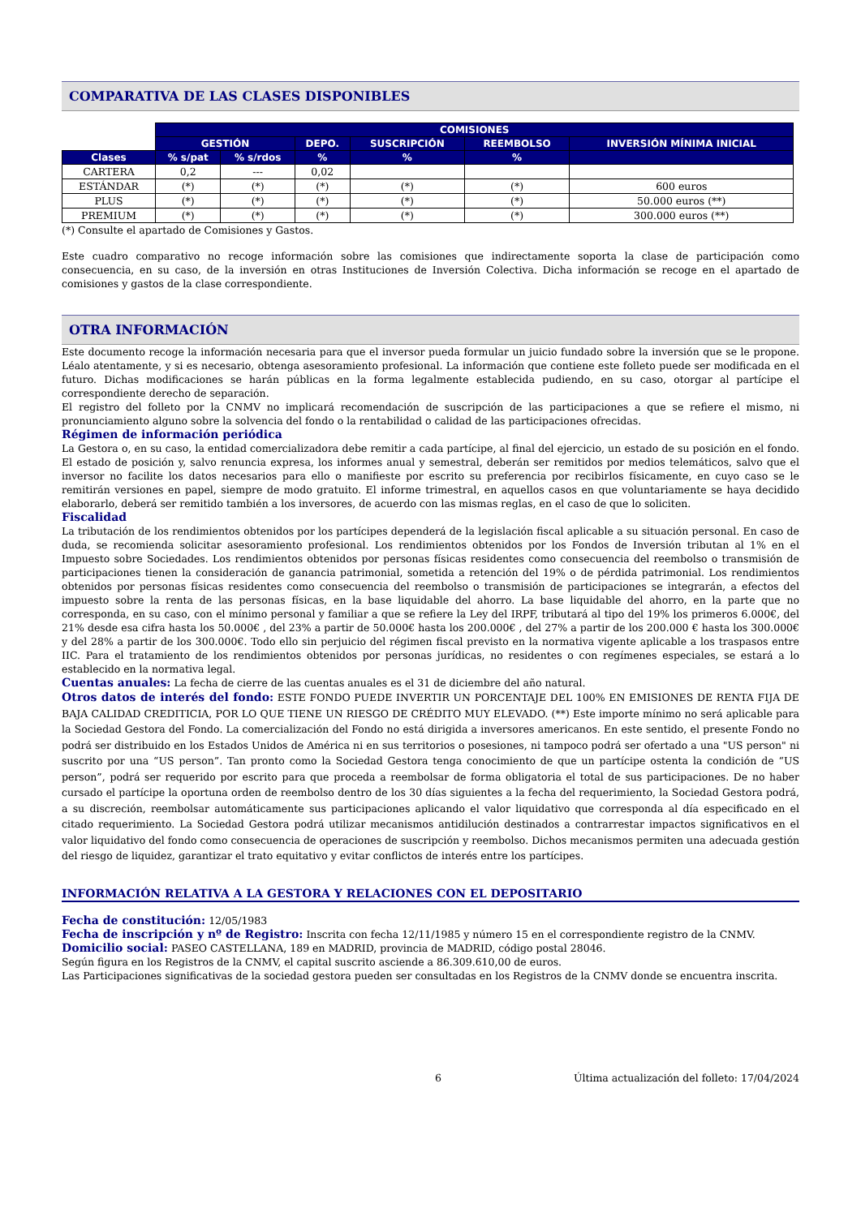COMPARATIVA DE LAS CLASES DISPONIBLES
| | COMISIONES | | | | | | |
| | GESTIÓN | | DEPO. | SUSCRIPCIÓN | REEMBOLSO | INVERSIÓN MÍNIMA INICIAL | |
| Clases | % s/pat | % s/rdos | % | % | % | | |
| CARTERA | 0,2 | --- | 0,02 | | | | |
| ESTÁNDAR | (*) | (*) | (*) | (*) | (*) | 600 euros | |
| PLUS | (*) | (*) | (*) | (*) | (*) | 50.000 euros (**) | |
| PREMIUM | (*) | (*) | (*) | (*) | (*) | 300.000 euros (**) | |
(*) Consulte el apartado de Comisiones y Gastos.
Este cuadro comparativo no recoge información sobre las comisiones que indirectamente soporta la clase de participación como consecuencia, en su caso, de la inversión en otras Instituciones de Inversión Colectiva. Dicha información se recoge en el apartado de comisiones y gastos de la clase correspondiente.
OTRA INFORMACIÓN
Este documento recoge la información necesaria para que el inversor pueda formular un juicio fundado sobre la inversión que se le propone. Léalo atentamente, y si es necesario, obtenga asesoramiento profesional. La información que contiene este folleto puede ser modificada en el futuro. Dichas modificaciones se harán públicas en la forma legalmente establecida pudiendo, en su caso, otorgar al partícipe el correspondiente derecho de separación.
El registro del folleto por la CNMV no implicará recomendación de suscripción de las participaciones a que se refiere el mismo, ni pronunciamiento alguno sobre la solvencia del fondo o la rentabilidad o calidad de las participaciones ofrecidas.
Régimen de información periódica
La Gestora o, en su caso, la entidad comercializadora debe remitir a cada partícipe, al final del ejercicio, un estado de su posición en el fondo. El estado de posición y, salvo renuncia expresa, los informes anual y semestral, deberán ser remitidos por medios telemáticos, salvo que el inversor no facilite los datos necesarios para ello o manifieste por escrito su preferencia por recibirlos físicamente, en cuyo caso se le remitirán versiones en papel, siempre de modo gratuito. El informe trimestral, en aquellos casos en que voluntariamente se haya decidido elaborarlo, deberá ser remitido también a los inversores, de acuerdo con las mismas reglas, en el caso de que lo soliciten.
Fiscalidad
La tributación de los rendimientos obtenidos por los partícipes dependerá de la legislación fiscal aplicable a su situación personal. En caso de duda, se recomienda solicitar asesoramiento profesional. Los rendimientos obtenidos por los Fondos de Inversión tributan al 1% en el Impuesto sobre Sociedades. Los rendimientos obtenidos por personas físicas residentes como consecuencia del reembolso o transmisión de participaciones tienen la consideración de ganancia patrimonial, sometida a retención del 19% o de pérdida patrimonial. Los rendimientos obtenidos por personas físicas residentes como consecuencia del reembolso o transmisión de participaciones se integrarán, a efectos del impuesto sobre la renta de las personas físicas, en la base liquidable del ahorro. La base liquidable del ahorro, en la parte que no corresponda, en su caso, con el mínimo personal y familiar a que se refiere la Ley del IRPF, tributará al tipo del 19% los primeros 6.000€, del 21% desde esa cifra hasta los 50.000€ , del 23% a partir de 50.000€ hasta los 200.000€ , del 27% a partir de los 200.000 € hasta los 300.000€ y del 28% a partir de los 300.000€. Todo ello sin perjuicio del régimen fiscal previsto en la normativa vigente aplicable a los traspasos entre IIC. Para el tratamiento de los rendimientos obtenidos por personas jurídicas, no residentes o con regímenes especiales, se estará a lo establecido en la normativa legal.
Cuentas anuales: La fecha de cierre de las cuentas anuales es el 31 de diciembre del año natural.
Otros datos de interés del fondo: ESTE FONDO PUEDE INVERTIR UN PORCENTAJE DEL 100% EN EMISIONES DE RENTA FIJA DE BAJA CALIDAD CREDITICIA, POR LO QUE TIENE UN RIESGO DE CRÉDITO MUY ELEVADO. (**) Este importe mínimo no será aplicable para la Sociedad Gestora del Fondo. La comercialización del Fondo no está dirigida a inversores americanos. En este sentido, el presente Fondo no podrá ser distribuido en los Estados Unidos de América ni en sus territorios o posesiones, ni tampoco podrá ser ofertado a una "US person" ni suscrito por una “US person”. Tan pronto como la Sociedad Gestora tenga conocimiento de que un partícipe ostenta la condición de “US person”, podrá ser requerido por escrito para que proceda a reembolsar de forma obligatoria el total de sus participaciones. De no haber cursado el partícipe la oportuna orden de reembolso dentro de los 30 días siguientes a la fecha del requerimiento, la Sociedad Gestora podrá, a su discreción, reembolsar automáticamente sus participaciones aplicando el valor liquidativo que corresponda al día especificado en el citado requerimiento. La Sociedad Gestora podrá utilizar mecanismos antidilución destinados a contrarrestar impactos significativos en el valor liquidativo del fondo como consecuencia de operaciones de suscripción y reembolso. Dichos mecanismos permiten una adecuada gestión del riesgo de liquidez, garantizar el trato equitativo y evitar conflictos de interés entre los partícipes.
INFORMACIÓN RELATIVA A LA GESTORA Y RELACIONES CON EL DEPOSITARIO
Fecha de constitución: 12/05/1983
Fecha de inscripción y nº de Registro: Inscrita con fecha 12/11/1985 y número 15 en el correspondiente registro de la CNMV.
Domicilio social: PASEO CASTELLANA, 189 en MADRID, provincia de MADRID, código postal 28046.
Según figura en los Registros de la CNMV, el capital suscrito asciende a 86.309.610,00 de euros.
Las Participaciones significativas de la sociedad gestora pueden ser consultadas en los Registros de la CNMV donde se encuentra inscrita.
6 Última actualización del folleto: 17/04/2024